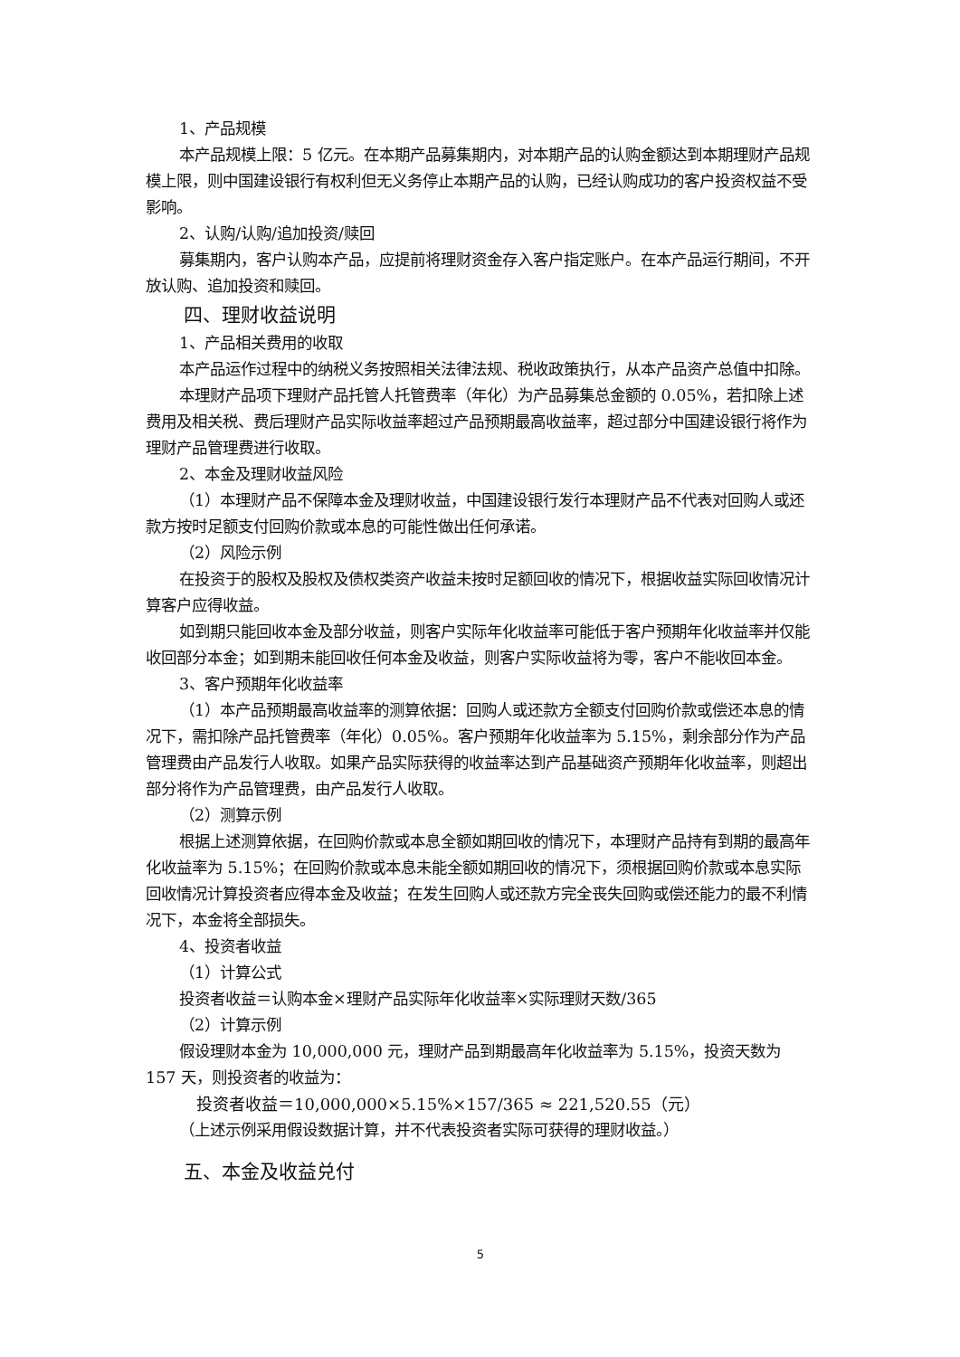1、产品规模
本产品规模上限：5 亿元。在本期产品募集期内，对本期产品的认购金额达到本期理财产品规模上限，则中国建设银行有权利但无义务停止本期产品的认购，已经认购成功的客户投资权益不受影响。
2、认购/认购/追加投资/赎回
募集期内，客户认购本产品，应提前将理财资金存入客户指定账户。在本产品运行期间，不开放认购、追加投资和赎回。
四、理财收益说明
1、产品相关费用的收取
本产品运作过程中的纳税义务按照相关法律法规、税收政策执行，从本产品资产总值中扣除。
本理财产品项下理财产品托管人托管费率（年化）为产品募集总金额的 0.05%，若扣除上述费用及相关税、费后理财产品实际收益率超过产品预期最高收益率，超过部分中国建设银行将作为理财产品管理费进行收取。
2、本金及理财收益风险
（1）本理财产品不保障本金及理财收益，中国建设银行发行本理财产品不代表对回购人或还款方按时足额支付回购价款或本息的可能性做出任何承诺。
（2）风险示例
在投资于的股权及股权及债权类资产收益未按时足额回收的情况下，根据收益实际回收情况计算客户应得收益。
如到期只能回收本金及部分收益，则客户实际年化收益率可能低于客户预期年化收益率并仅能收回部分本金；如到期未能回收任何本金及收益，则客户实际收益将为零，客户不能收回本金。
3、客户预期年化收益率
（1）本产品预期最高收益率的测算依据：回购人或还款方全额支付回购价款或偿还本息的情况下，需扣除产品托管费率（年化）0.05%。客户预期年化收益率为 5.15%，剩余部分作为产品管理费由产品发行人收取。如果产品实际获得的收益率达到产品基础资产预期年化收益率，则超出部分将作为产品管理费，由产品发行人收取。
（2）测算示例
根据上述测算依据，在回购价款或本息全额如期回收的情况下，本理财产品持有到期的最高年化收益率为 5.15%；在回购价款或本息未能全额如期回收的情况下，须根据回购价款或本息实际回收情况计算投资者应得本金及收益；在发生回购人或还款方完全丧失回购或偿还能力的最不利情况下，本金将全部损失。
4、投资者收益
（1）计算公式
投资者收益＝认购本金×理财产品实际年化收益率×实际理财天数/365
（2）计算示例
假设理财本金为 10,000,000 元，理财产品到期最高年化收益率为 5.15%，投资天数为 157 天，则投资者的收益为：
投资者收益＝10,000,000×5.15%×157/365 ≈ 221,520.55（元）
（上述示例采用假设数据计算，并不代表投资者实际可获得的理财收益。）
五、本金及收益兑付
5